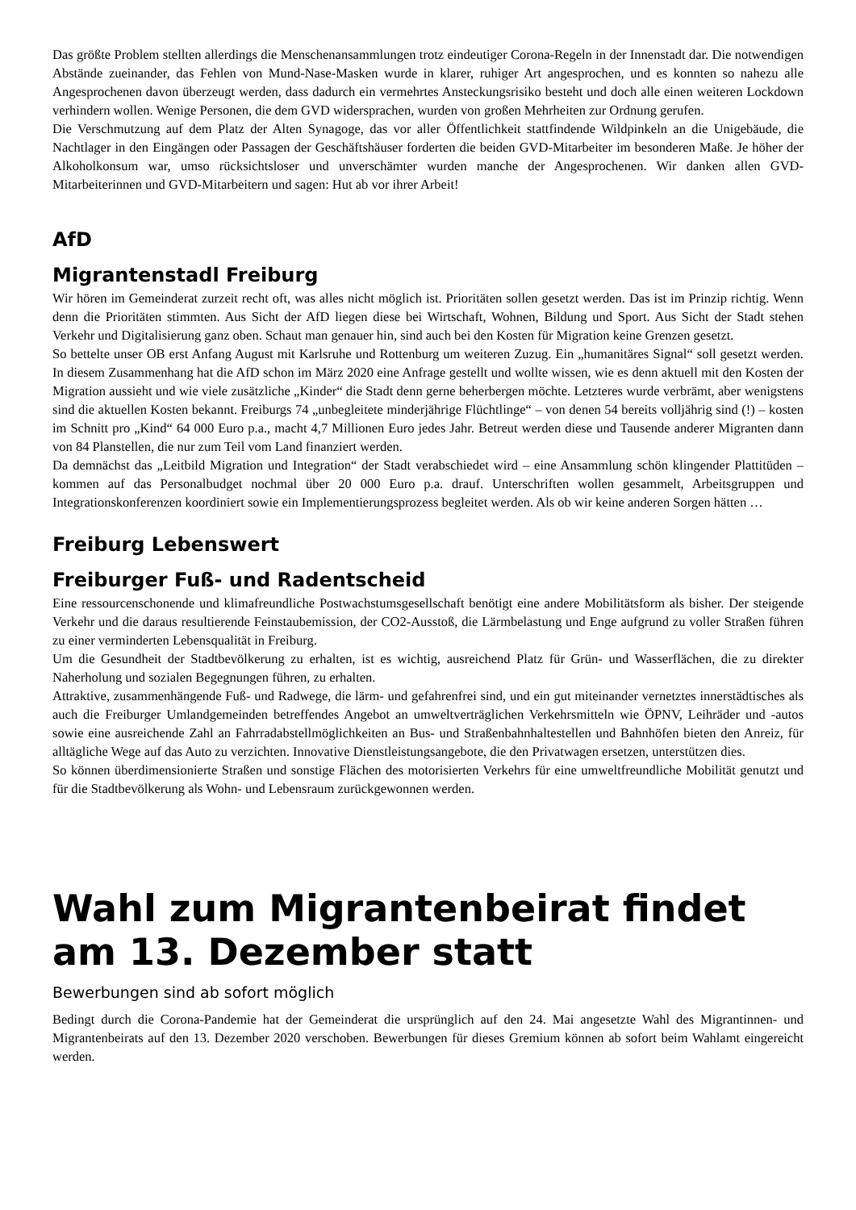Das größte Problem stellten allerdings die Menschenansammlungen trotz eindeutiger Corona-Regeln in der Innenstadt dar. Die notwendigen Abstände zueinander, das Fehlen von Mund-Nase-Masken wurde in klarer, ruhiger Art angesprochen, und es konnten so nahezu alle Angesprochenen davon überzeugt werden, dass dadurch ein vermehrtes Ansteckungsrisiko besteht und doch alle einen weiteren Lockdown verhindern wollen. Wenige Personen, die dem GVD widersprachen, wurden von großen Mehrheiten zur Ordnung gerufen.
Die Verschmutzung auf dem Platz der Alten Synagoge, das vor aller Öffentlichkeit stattfindende Wildpinkeln an die Unigebäude, die Nachtlager in den Eingängen oder Passagen der Geschäftshäuser forderten die beiden GVD-Mitarbeiter im besonderen Maße. Je höher der Alkoholkonsum war, umso rücksichtsloser und unverschämter wurden manche der Angesprochenen. Wir danken allen GVD-Mitarbeiterinnen und GVD-Mitarbeitern und sagen: Hut ab vor ihrer Arbeit!
AfD
Migrantenstadl Freiburg
Wir hören im Gemeinderat zurzeit recht oft, was alles nicht möglich ist. Prioritäten sollen gesetzt werden. Das ist im Prinzip richtig. Wenn denn die Prioritäten stimmten. Aus Sicht der AfD liegen diese bei Wirtschaft, Wohnen, Bildung und Sport. Aus Sicht der Stadt stehen Verkehr und Digitalisierung ganz oben. Schaut man genauer hin, sind auch bei den Kosten für Migration keine Grenzen gesetzt.
So bettelte unser OB erst Anfang August mit Karlsruhe und Rottenburg um weiteren Zuzug. Ein „humanitäres Signal“ soll gesetzt werden. In diesem Zusammenhang hat die AfD schon im März 2020 eine Anfrage gestellt und wollte wissen, wie es denn aktuell mit den Kosten der Migration aussieht und wie viele zusätzliche „Kinder“ die Stadt denn gerne beherbergen möchte. Letzteres wurde verbrämt, aber wenigstens sind die aktuellen Kosten bekannt. Freiburgs 74 „unbegleitete minderjährige Flüchtlinge“ – von denen 54 bereits volljährig sind (!) – kosten im Schnitt pro „Kind“ 64 000 Euro p.a., macht 4,7 Millionen Euro jedes Jahr. Betreut werden diese und Tausende anderer Migranten dann von 84 Planstellen, die nur zum Teil vom Land finanziert werden.
Da demnächst das „Leitbild Migration und Integration“ der Stadt verabschiedet wird – eine Ansammlung schön klingender Plattitüden – kommen auf das Personalbudget nochmal über 20 000 Euro p.a. drauf. Unterschriften wollen gesammelt, Arbeitsgruppen und Integrationskonferenzen koordiniert sowie ein Implementierungsprozess begleitet werden. Als ob wir keine anderen Sorgen hätten …
Freiburg Lebenswert
Freiburger Fuß- und Radentscheid
Eine ressourcenschonende und klimafreundliche Postwachstumsgesellschaft benötigt eine andere Mobilitätsform als bisher. Der steigende Verkehr und die daraus resultierende Feinstaubemission, der CO2-Ausstoß, die Lärmbelastung und Enge aufgrund zu voller Straßen führen zu einer verminderten Lebensqualität in Freiburg.
Um die Gesundheit der Stadtbevölkerung zu erhalten, ist es wichtig, ausreichend Platz für Grün- und Wasserflächen, die zu direkter Naherholung und sozialen Begegnungen führen, zu erhalten.
Attraktive, zusammenhängende Fuß- und Radwege, die lärm- und gefahrenfrei sind, und ein gut miteinander vernetztes innerstädtisches als auch die Freiburger Umlandgemeinden betreffendes Angebot an umweltverträglichen Verkehrsmitteln wie ÖPNV, Leihräder und -autos sowie eine ausreichende Zahl an Fahrradabstellmöglichkeiten an Bus- und Straßenbahnhaltestellen und Bahnhöfen bieten den Anreiz, für alltägliche Wege auf das Auto zu verzichten. Innovative Dienstleistungsangebote, die den Privatwagen ersetzen, unterstützen dies.
So können überdimensionierte Straßen und sonstige Flächen des motorisierten Verkehrs für eine umweltfreundliche Mobilität genutzt und für die Stadtbevölkerung als Wohn- und Lebensraum zurückgewonnen werden.
Wahl zum Migrantenbeirat findet am 13. Dezember statt
Bewerbungen sind ab sofort möglich
Bedingt durch die Corona-Pandemie hat der Gemeinderat die ursprünglich auf den 24. Mai angesetzte Wahl des Migrantinnen- und Migrantenbeirats auf den 13. Dezember 2020 verschoben. Bewerbungen für dieses Gremium können ab sofort beim Wahlamt eingereicht werden.